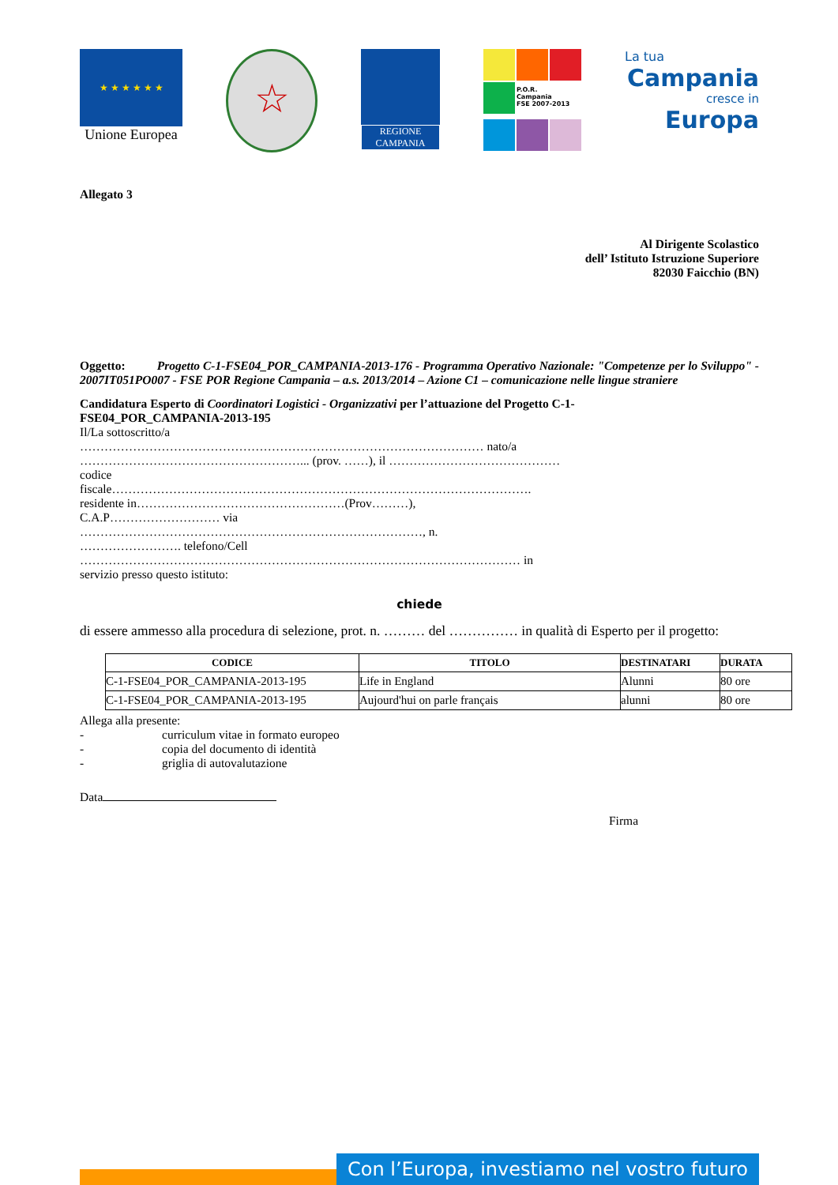★ ★ ★ ★ ★ ★
Unione Europea
☆
REGIONE CAMPANIA
P.O.R.
Campania
FSE 2007-2013
La tua
Campania
cresce in
Europa
Allegato 3
Al Dirigente Scolastico
dell’ Istituto Istruzione Superiore
82030 Faicchio (BN)
Oggetto: Progetto C-1-FSE04_POR_CAMPANIA-2013-176 - Programma Operativo Nazionale: "Competenze per lo Sviluppo" - 2007IT051PO007 - FSE POR Regione Campania – a.s. 2013/2014 – Azione C1 – comunicazione nelle lingue straniere
Candidatura Esperto di Coordinatori Logistici - Organizzativi per l’attuazione del Progetto C-1-
FSE04_POR_CAMPANIA-2013-195
Il/La sottoscritto/a
……………………………………………………………………………………… nato/a
………………………………………………... (prov. ……), il ……………………………………
codice
fiscale………………………………………………………………………………………….
residente in……………………………………………(Prov………),
C.A.P……………………… via
…………………………………………………………………………, n.
……………………. telefono/Cell
……………………………………………………………………………………………… in
servizio presso questo istituto:
chiede
di essere ammesso alla procedura di selezione, prot. n. ……… del …………… in qualità di Esperto per il progetto:
| CODICE | TITOLO | DESTINATARI | DURATA |
| --- | --- | --- | --- |
| C-1-FSE04_POR_CAMPANIA-2013-195 | Life in England | Alunni | 80 ore |
| C-1-FSE04_POR_CAMPANIA-2013-195 | Aujourd'hui on parle français | alunni | 80 ore |
Allega alla presente:
- curriculum vitae in formato europeo
- copia del documento di identità
- griglia di autovalutazione
Data
Firma
Con l’Europa, investiamo nel vostro futuro